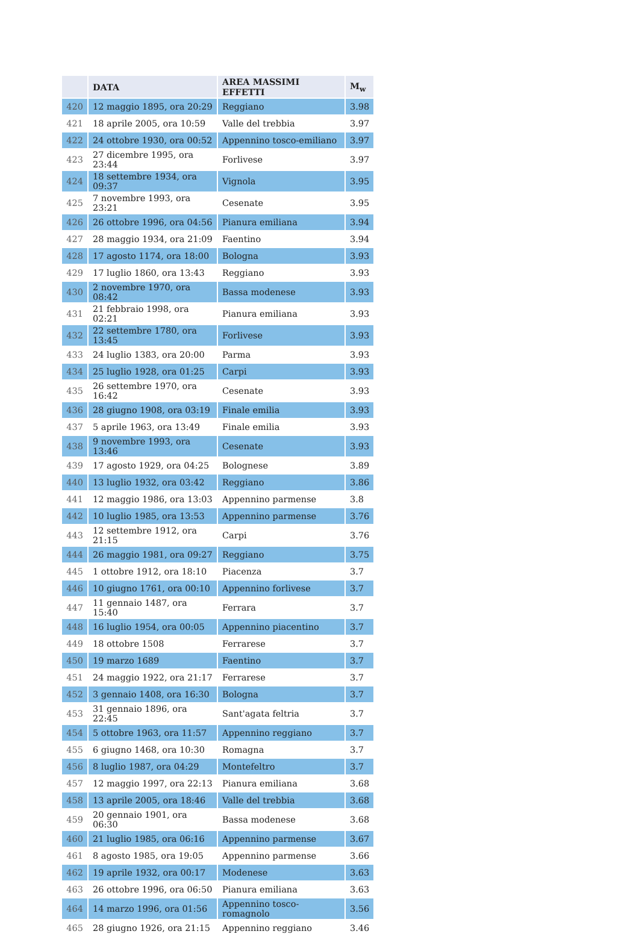| | DATA | AREA MASSIMI EFFETTI | M<sub>w</sub> |
| --- | --- | --- | --- |
| 420 | 12 maggio 1895, ora 20:29 | Reggiano | 3.98 |
| 421 | 18 aprile 2005, ora 10:59 | Valle del trebbia | 3.97 |
| 422 | 24 ottobre 1930, ora 00:52 | Appennino tosco-emiliano | 3.97 |
| 423 | 27 dicembre 1995, ora 23:44 | Forlivese | 3.97 |
| 424 | 18 settembre 1934, ora 09:37 | Vignola | 3.95 |
| 425 | 7 novembre 1993, ora 23:21 | Cesenate | 3.95 |
| 426 | 26 ottobre 1996, ora 04:56 | Pianura emiliana | 3.94 |
| 427 | 28 maggio 1934, ora 21:09 | Faentino | 3.94 |
| 428 | 17 agosto 1174, ora 18:00 | Bologna | 3.93 |
| 429 | 17 luglio 1860, ora 13:43 | Reggiano | 3.93 |
| 430 | 2 novembre 1970, ora 08:42 | Bassa modenese | 3.93 |
| 431 | 21 febbraio 1998, ora 02:21 | Pianura emiliana | 3.93 |
| 432 | 22 settembre 1780, ora 13:45 | Forlivese | 3.93 |
| 433 | 24 luglio 1383, ora 20:00 | Parma | 3.93 |
| 434 | 25 luglio 1928, ora 01:25 | Carpi | 3.93 |
| 435 | 26 settembre 1970, ora 16:42 | Cesenate | 3.93 |
| 436 | 28 giugno 1908, ora 03:19 | Finale emilia | 3.93 |
| 437 | 5 aprile 1963, ora 13:49 | Finale emilia | 3.93 |
| 438 | 9 novembre 1993, ora 13:46 | Cesenate | 3.93 |
| 439 | 17 agosto 1929, ora 04:25 | Bolognese | 3.89 |
| 440 | 13 luglio 1932, ora 03:42 | Reggiano | 3.86 |
| 441 | 12 maggio 1986, ora 13:03 | Appennino parmense | 3.8 |
| 442 | 10 luglio 1985, ora 13:53 | Appennino parmense | 3.76 |
| 443 | 12 settembre 1912, ora 21:15 | Carpi | 3.76 |
| 444 | 26 maggio 1981, ora 09:27 | Reggiano | 3.75 |
| 445 | 1 ottobre 1912, ora 18:10 | Piacenza | 3.7 |
| 446 | 10 giugno 1761, ora 00:10 | Appennino forlivese | 3.7 |
| 447 | 11 gennaio 1487, ora 15:40 | Ferrara | 3.7 |
| 448 | 16 luglio 1954, ora 00:05 | Appennino piacentino | 3.7 |
| 449 | 18 ottobre 1508 | Ferrarese | 3.7 |
| 450 | 19 marzo 1689 | Faentino | 3.7 |
| 451 | 24 maggio 1922, ora 21:17 | Ferrarese | 3.7 |
| 452 | 3 gennaio 1408, ora 16:30 | Bologna | 3.7 |
| 453 | 31 gennaio 1896, ora 22:45 | Sant'agata feltria | 3.7 |
| 454 | 5 ottobre 1963, ora 11:57 | Appennino reggiano | 3.7 |
| 455 | 6 giugno 1468, ora 10:30 | Romagna | 3.7 |
| 456 | 8 luglio 1987, ora 04:29 | Montefeltro | 3.7 |
| 457 | 12 maggio 1997, ora 22:13 | Pianura emiliana | 3.68 |
| 458 | 13 aprile 2005, ora 18:46 | Valle del trebbia | 3.68 |
| 459 | 20 gennaio 1901, ora 06:30 | Bassa modenese | 3.68 |
| 460 | 21 luglio 1985, ora 06:16 | Appennino parmense | 3.67 |
| 461 | 8 agosto 1985, ora 19:05 | Appennino parmense | 3.66 |
| 462 | 19 aprile 1932, ora 00:17 | Modenese | 3.63 |
| 463 | 26 ottobre 1996, ora 06:50 | Pianura emiliana | 3.63 |
| 464 | 14 marzo 1996, ora 01:56 | Appennino tosco-romagnolo | 3.56 |
| 465 | 28 giugno 1926, ora 21:15 | Appennino reggiano | 3.46 |